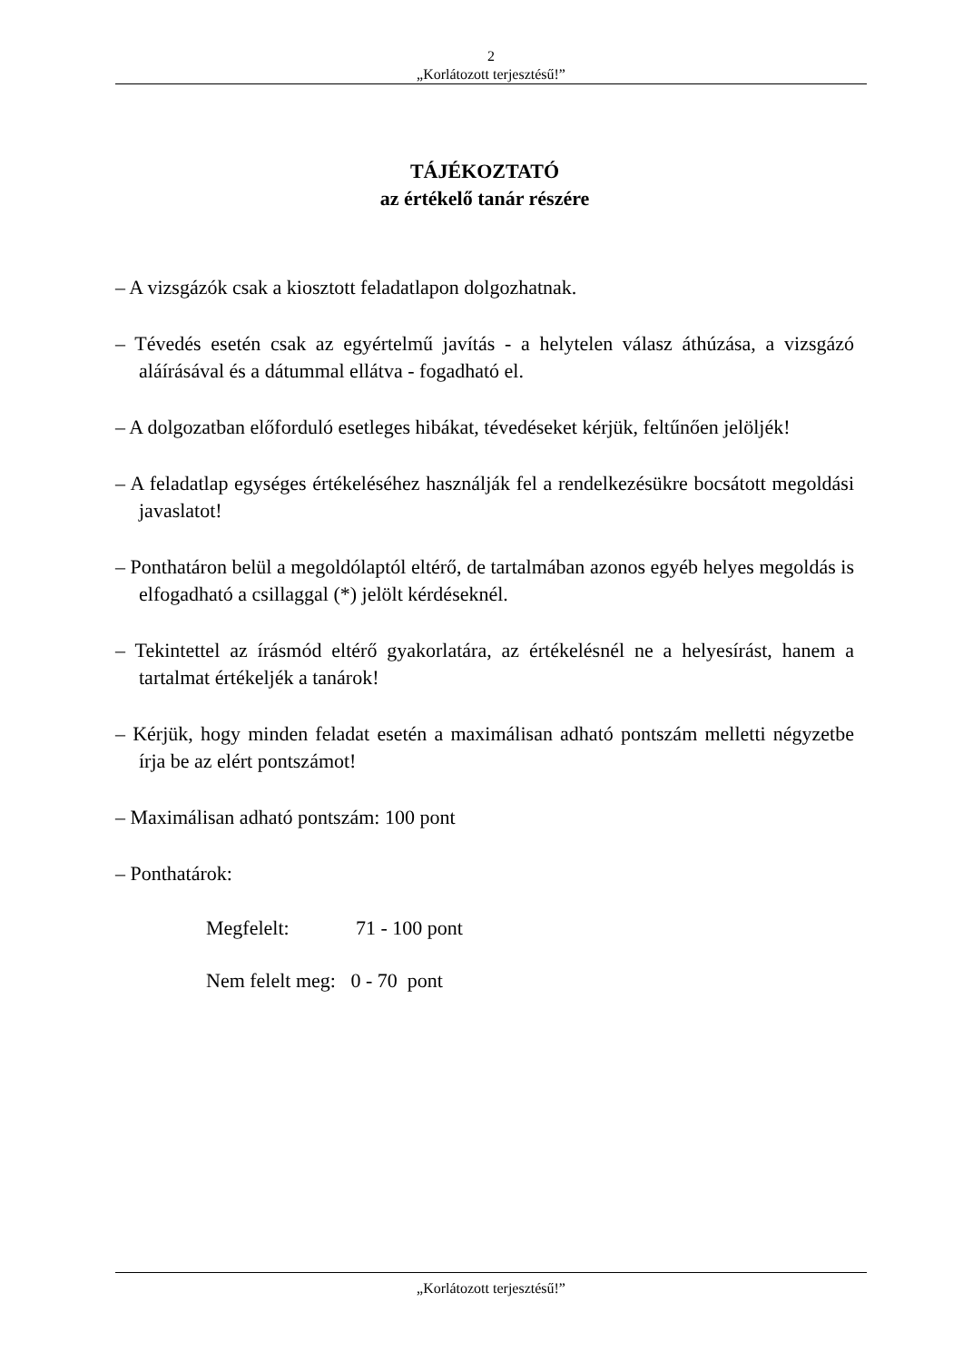2
„Korlátozott terjesztésű!”
TÁJÉKOZTATÓ
az értékelő tanár részére
– A vizsgázók csak a kiosztott feladatlapon dolgozhatnak.
– Tévedés esetén csak az egyértelmű javítás - a helytelen válasz áthúzása, a vizsgázó aláírásával és a dátummal ellátva - fogadható el.
– A dolgozatban előforduló esetleges hibákat, tévedéseket kérjük, feltűnően jelöljék!
– A feladatlap egységes értékeléséhez használják fel a rendelkezésükre bocsátott megoldási javaslatot!
– Ponthatáron belül a megoldólaptól eltérő, de tartalmában azonos egyéb helyes megoldás is elfogadható a csillaggal (*) jelölt kérdéseknél.
– Tekintettel az írásmód eltérő gyakorlatára, az értékelésnél ne a helyesírást, hanem a tartalmat értékeljék a tanárok!
– Kérjük, hogy minden feladat esetén a maximálisan adható pontszám melletti négyzetbe írja be az elért pontszámot!
– Maximálisan adható pontszám: 100 pont
– Ponthatárok:
Megfelelt: 71 - 100 pont
Nem felelt meg: 0 - 70 pont
„Korlátozott terjesztésű!”